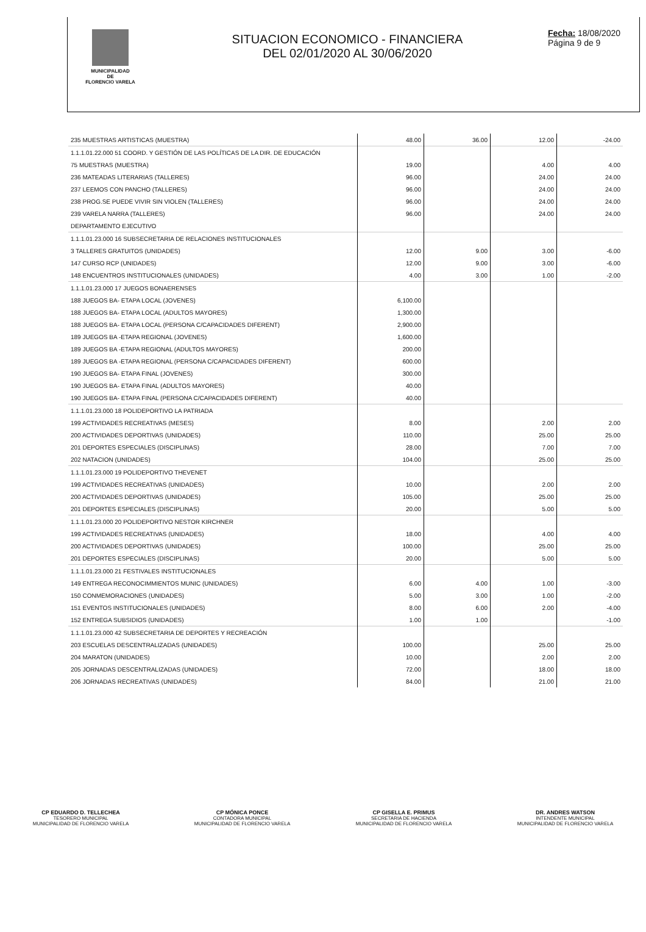MUNICIPALIDAD
DE
FLORENCIO VARELA
SITUACION ECONOMICO - FINANCIERA
DEL 02/01/2020 AL 30/06/2020
Fecha: 18/08/2020
Página 9 de 9
| 235 MUESTRAS ARTISTICAS (MUESTRA) | 48.00 | 36.00 | 12.00 | -24.00 |
| 1.1.1.01.22.000 51 COORD. Y GESTIÓN DE LAS POLÍTICAS DE LA DIR. DE EDUCACIÓN | | | | |
| 75 MUESTRAS (MUESTRA) | 19.00 | | 4.00 | 4.00 |
| 236 MATEADAS LITERARIAS (TALLERES) | 96.00 | | 24.00 | 24.00 |
| 237 LEEMOS CON PANCHO (TALLERES) | 96.00 | | 24.00 | 24.00 |
| 238 PROG.SE PUEDE VIVIR SIN VIOLEN (TALLERES) | 96.00 | | 24.00 | 24.00 |
| 239 VARELA NARRA (TALLERES) | 96.00 | | 24.00 | 24.00 |
| DEPARTAMENTO EJECUTIVO | | | | |
| 1.1.1.01.23.000 16 SUBSECRETARIA DE RELACIONES INSTITUCIONALES | | | | |
| 3 TALLERES GRATUITOS (UNIDADES) | 12.00 | 9.00 | 3.00 | -6.00 |
| 147 CURSO RCP (UNIDADES) | 12.00 | 9.00 | 3.00 | -6.00 |
| 148 ENCUENTROS INSTITUCIONALES (UNIDADES) | 4.00 | 3.00 | 1.00 | -2.00 |
| 1.1.1.01.23.000 17 JUEGOS BONAERENSES | | | | |
| 188 JUEGOS BA- ETAPA LOCAL (JOVENES) | 6,100.00 | | | |
| 188 JUEGOS BA- ETAPA LOCAL (ADULTOS MAYORES) | 1,300.00 | | | |
| 188 JUEGOS BA- ETAPA LOCAL (PERSONA C/CAPACIDADES DIFERENT) | 2,900.00 | | | |
| 189 JUEGOS BA -ETAPA REGIONAL (JOVENES) | 1,600.00 | | | |
| 189 JUEGOS BA -ETAPA REGIONAL (ADULTOS MAYORES) | 200.00 | | | |
| 189 JUEGOS BA -ETAPA REGIONAL (PERSONA C/CAPACIDADES DIFERENT) | 600.00 | | | |
| 190 JUEGOS BA- ETAPA FINAL (JOVENES) | 300.00 | | | |
| 190 JUEGOS BA- ETAPA FINAL (ADULTOS MAYORES) | 40.00 | | | |
| 190 JUEGOS BA- ETAPA FINAL (PERSONA C/CAPACIDADES DIFERENT) | 40.00 | | | |
| 1.1.1.01.23.000 18 POLIDEPORTIVO LA PATRIADA | | | | |
| 199 ACTIVIDADES RECREATIVAS (MESES) | 8.00 | | 2.00 | 2.00 |
| 200 ACTIVIDADES DEPORTIVAS (UNIDADES) | 110.00 | | 25.00 | 25.00 |
| 201 DEPORTES ESPECIALES (DISCIPLINAS) | 28.00 | | 7.00 | 7.00 |
| 202 NATACION (UNIDADES) | 104.00 | | 25.00 | 25.00 |
| 1.1.1.01.23.000 19 POLIDEPORTIVO THEVENET | | | | |
| 199 ACTIVIDADES RECREATIVAS (UNIDADES) | 10.00 | | 2.00 | 2.00 |
| 200 ACTIVIDADES DEPORTIVAS (UNIDADES) | 105.00 | | 25.00 | 25.00 |
| 201 DEPORTES ESPECIALES (DISCIPLINAS) | 20.00 | | 5.00 | 5.00 |
| 1.1.1.01.23.000 20 POLIDEPORTIVO NESTOR KIRCHNER | | | | |
| 199 ACTIVIDADES RECREATIVAS (UNIDADES) | 18.00 | | 4.00 | 4.00 |
| 200 ACTIVIDADES DEPORTIVAS (UNIDADES) | 100.00 | | 25.00 | 25.00 |
| 201 DEPORTES ESPECIALES (DISCIPLINAS) | 20.00 | | 5.00 | 5.00 |
| 1.1.1.01.23.000 21 FESTIVALES INSTITUCIONALES | | | | |
| 149 ENTREGA RECONOCIMMIENTOS MUNIC (UNIDADES) | 6.00 | 4.00 | 1.00 | -3.00 |
| 150 CONMEMORACIONES (UNIDADES) | 5.00 | 3.00 | 1.00 | -2.00 |
| 151 EVENTOS INSTITUCIONALES (UNIDADES) | 8.00 | 6.00 | 2.00 | -4.00 |
| 152 ENTREGA SUBSIDIOS (UNIDADES) | 1.00 | 1.00 | | -1.00 |
| 1.1.1.01.23.000 42 SUBSECRETARIA DE DEPORTES Y RECREACIÓN | | | | |
| 203 ESCUELAS DESCENTRALIZADAS (UNIDADES) | 100.00 | | 25.00 | 25.00 |
| 204 MARATON (UNIDADES) | 10.00 | | 2.00 | 2.00 |
| 205 JORNADAS DESCENTRALIZADAS (UNIDADES) | 72.00 | | 18.00 | 18.00 |
| 206 JORNADAS RECREATIVAS (UNIDADES) | 84.00 | | 21.00 | 21.00 |
CP EDUARDO D. TELLECHEA
TESORERO MUNICIPAL
MUNICIPALIDAD DE FLORENCIO VARELA
CP MÓNICA PONCE
CONTADORA MUNICIPAL
MUNICIPALIDAD DE FLORENCIO VARELA
CP GISELLA E. PRIMUS
SECRETARIA DE HACIENDA
MUNICIPALIDAD DE FLORENCIO VARELA
DR. ANDRES WATSON
INTENDENTE MUNICIPAL
MUNICIPALIDAD DE FLORENCIO VARELA